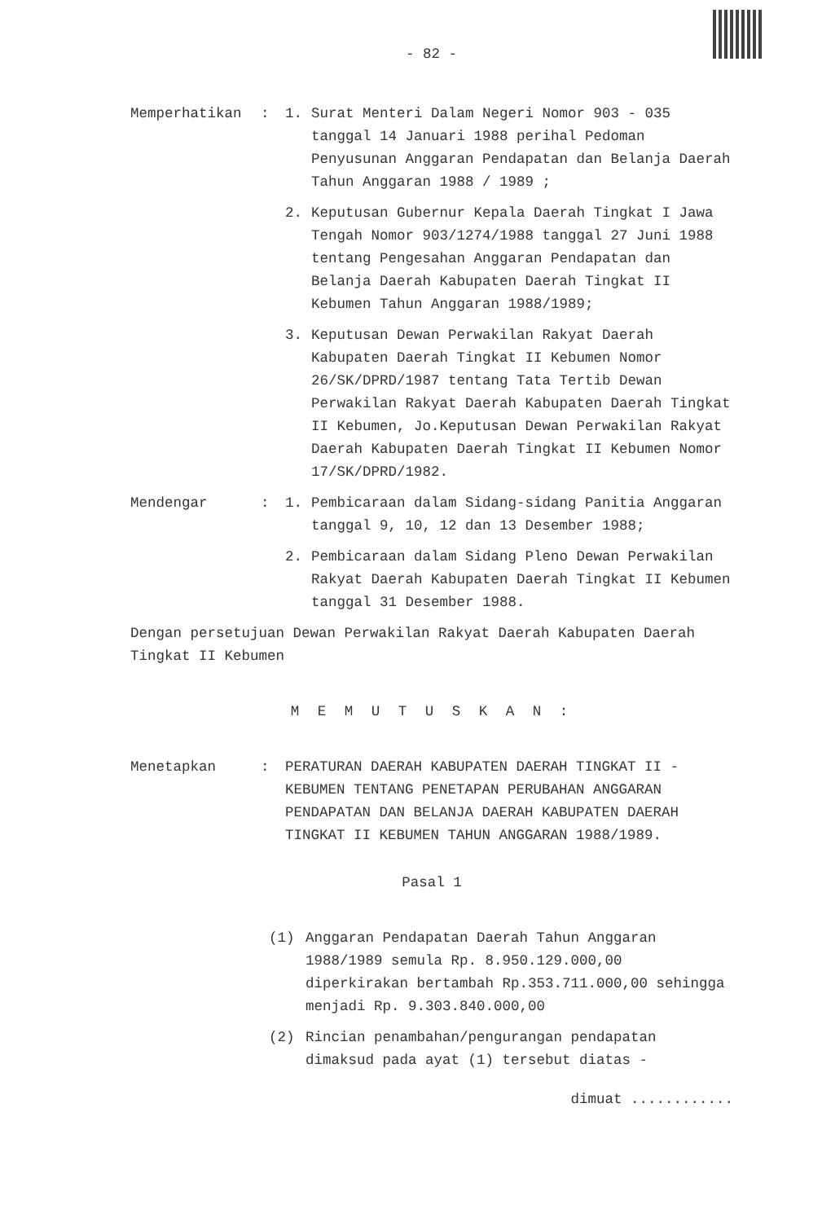- 82 -
Memperhatikan : 1. Surat Menteri Dalam Negeri Nomor 903 - 035 tanggal 14 Januari 1988 perihal Pedoman Penyusunan Anggaran Pendapatan dan Belanja Daerah Tahun Anggaran 1988 / 1989 ;
2. Keputusan Gubernur Kepala Daerah Tingkat I Jawa Tengah Nomor 903/1274/1988 tanggal 27 Juni 1988 tentang Pengesahan Anggaran Pendapatan dan Belanja Daerah Kabupaten Daerah Tingkat II Kebumen Tahun Anggaran 1988/1989;
3. Keputusan Dewan Perwakilan Rakyat Daerah Kabupaten Daerah Tingkat II Kebumen Nomor 26/SK/DPRD/1987 tentang Tata Tertib Dewan Perwakilan Rakyat Daerah Kabupaten Daerah Tingkat II Kebumen, Jo.Keputusan Dewan Perwakilan Rakyat Daerah Kabupaten Daerah Tingkat II Kebumen Nomor 17/SK/DPRD/1982.
Mendengar : 1. Pembicaraan dalam Sidang-sidang Panitia Anggaran tanggal 9, 10, 12 dan 13 Desember 1988;
2. Pembicaraan dalam Sidang Pleno Dewan Perwakilan Rakyat Daerah Kabupaten Daerah Tingkat II Kebumen tanggal 31 Desember 1988.
Dengan persetujuan Dewan Perwakilan Rakyat Daerah Kabupaten Daerah Tingkat II Kebumen
M E M U T U S K A N :
Menetapkan : PERATURAN DAERAH KABUPATEN DAERAH TINGKAT II - KEBUMEN TENTANG PENETAPAN PERUBAHAN ANGGARAN PENDAPATAN DAN BELANJA DAERAH KABUPATEN DAERAH TINGKAT II KEBUMEN TAHUN ANGGARAN 1988/1989.
Pasal 1
(1) Anggaran Pendapatan Daerah Tahun Anggaran 1988/1989 semula Rp. 8.950.129.000,00 diperkirakan bertambah Rp.353.711.000,00 sehingga menjadi Rp. 9.303.840.000,00
(2) Rincian penambahan/pengurangan pendapatan dimaksud pada ayat (1) tersebut diatas -
dimuat ............